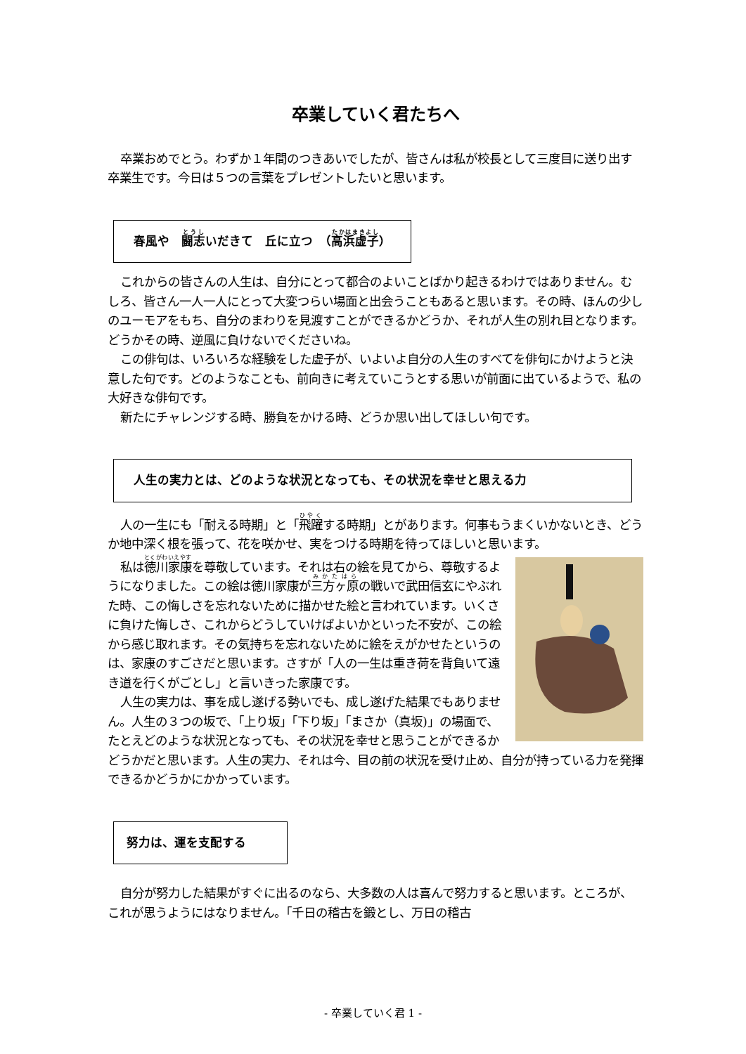卒業していく君たちへ
卒業おめでとう。わずか１年間のつきあいでしたが、皆さんは私が校長として三度目に送り出す卒業生です。今日は５つの言葉をプレゼントしたいと思います。
春風や　闘志いだきて　丘に立つ　（高浜虚子）
これからの皆さんの人生は、自分にとって都合のよいことばかり起きるわけではありません。むしろ、皆さん一人一人にとって大変つらい場面と出会うこともあると思います。その時、ほんの少しのユーモアをもち、自分のまわりを見渡すことができるかどうか、それが人生の別れ目となります。どうかその時、逆風に負けないでくださいね。
この俳句は、いろいろな経験をした虚子が、いよいよ自分の人生のすべてを俳句にかけようと決意した句です。どのようなことも、前向きに考えていこうとする思いが前面に出ているようで、私の大好きな俳句です。
新たにチャレンジする時、勝負をかける時、どうか思い出してほしい句です。
人生の実力とは、どのような状況となっても、その状況を幸せと思える力
人の一生にも「耐える時期」と「飛躍する時期」とがあります。何事もうまくいかないとき、どうか地中深く根を張って、花を咲かせ、実をつける時期を待ってほしいと思います。
私は徳川家康を尊敬しています。それは右の絵を見てから、尊敬するようになりました。この絵は徳川家康が三方ヶ原の戦いで武田信玄にやぶれた時、この悔しさを忘れないために描かせた絵と言われています。いくさに負けた悔しさ、これからどうしていけばよいかといった不安が、この絵から感じ取れます。その気持ちを忘れないために絵をえがかせたというのは、家康のすごさだと思います。さすが「人の一生は重き荷を背負いて遠き道を行くがごとし」と言いきった家康です。
人生の実力は、事を成し遂げる勢いでも、成し遂げた結果でもありません。人生の３つの坂で、「上り坂」「下り坂」「まさか（真坂)」の場面で、たとえどのような状況となっても、その状況を幸せと思うことができるかどうかだと思います。人生の実力、それは今、目の前の状況を受け止め、自分が持っている力を発揮できるかどうかにかかっています。
努力は、運を支配する
自分が努力した結果がすぐに出るのなら、大多数の人は喜んで努力すると思います。ところが、これが思うようにはなりません。「千日の稽古を鍛とし、万日の稽古
- 卒業していく君 1 -